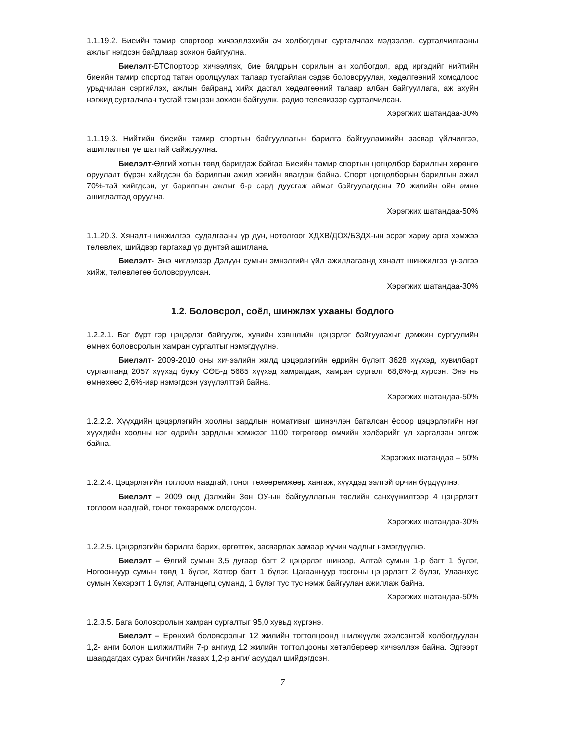1.1.19.2. Биеийн тамир спортоор хичээллэхийн ач холбогдлыг сурталчлах мэдээлэл, сурталчилгааны ажлыг нэгдсэн байдлаар зохион байгуулна.
Биелэлт-БТСпортоор хичээллэх, бие бялдрын сорилын ач холбогдол, ард иргэдийг нийтийн биеийн тамир спортод татан оролцуулах талаар тусгайлан сэдэв боловсруулан, хөдөлгөөний хомсдлоос урьдчилан сэргийлэх, ажлын байранд хийх дасгал хөдөлгөөний талаар албан байгууллага, аж ахуйн нэгжид сурталчлан тусгай тэмцээн зохион байгуулж, радио телевизээр сурталчилсан.
Хэрэгжих шатандаа-30%
1.1.19.3. Нийтийн биеийн тамир спортын байгууллагын барилга байгууламжийн засвар үйлчилгээ, ашиглалтыг үе шаттай сайжруулна.
Биелэлт-Өлгий хотын төвд баригдаж байгаа Биеийн тамир спортын цогцолбор барилгын хөрөнгө оруулалт бүрэн хийгдсэн ба барилгын ажил хэвийн явагдаж байна. Спорт цогцолборын барилгын ажил 70%-тай хийгдсэн, уг барилгын ажлыг 6-р сард дуусгаж аймаг байгуулагдсны 70 жилийн ойн өмнө ашиглалтад оруулна.
Хэрэгжих шатандаа-50%
1.1.20.3. Хяналт-шинжилгээ, судалгааны үр дүн, нотолгоог ХДХВ/ДОХ/БЗДХ-ын эсрэг хариу арга хэмжээ төлөвлөх, шийдвэр гаргахад үр дүнтэй ашиглана.
Биелэлт- Энэ чиглэлээр Дэлүүн сумын эмнэлгийн үйл ажиллагаанд хяналт шинжилгээ үнэлгээ хийж, төлөвлөгөө боловсруулсан.
Хэрэгжих шатандаа-30%
1.2. Боловсрол, соёл, шинжлэх ухааны бодлого
1.2.2.1. Баг бүрт гэр цэцэрлэг байгуулж, хувийн хэвшлийн цэцэрлэг байгуулахыг дэмжин сургуулийн өмнөх боловсролын хамран сургалтыг нэмэгдүүлнэ.
Биелэлт- 2009-2010 оны хичээлийн жилд цэцэрлэгийн өдрийн бүлэгт 3628 хүүхэд, хувилбарт сургалтанд 2057 хүүхэд буюу СӨБ-д 5685 хүүхэд хамрагдаж, хамран сургалт 68,8%-д хүрсэн. Энэ нь өмнөхөөс 2,6%-иар нэмэгдсэн үзүүлэлттэй байна.
Хэрэгжих шатандаа-50%
1.2.2.2. Хүүхдийн цэцэрлэгийн хоолны зардлын номативыг шинэчлэн баталсан ёсоор цэцэрлэгийн нэг хүүхдийн хоолны нэг өдрийн зардлын хэмжээг 1100 төгрөгөөр өмчийн хэлбэрийг үл харгалзан олгож байна.
Хэрэгжих шатандаа – 50%
1.2.2.4. Цэцэрлэгийн тоглоом наадгай, тоног төхөөрөмжөөр хангаж, хүүхдэд ээлтэй орчин бүрдүүлнэ.
Биелэлт – 2009 онд Дэлхийн Зөн ОУ-ын байгууллагын төслийн санхүүжилтээр 4 цэцэрлэгт тоглоом наадгай, тоног төхөөрөмж ологодсон.
Хэрэгжих шатандаа-30%
1.2.2.5. Цэцэрлэгийн барилга барих, өргөтгөх, засварлах замаар хүчин чадлыг нэмэгдүүлнэ.
Биелэлт – Өлгий сумын 3,5 дугаар багт 2 цэцэрлэг шинээр, Алтай сумын 1-р багт 1 бүлэг, Ногооннуур сумын төвд 1 бүлэг, Хотгор багт 1 бүлэг, Цагааннуур тосгоны цэцэрлэгт 2 бүлэг, Улаанхус сумын Хөхэрэгт 1 бүлэг, Алтанцөгц суманд, 1 бүлэг тус тус нэмж байгуулан ажиллаж байна.
Хэрэгжих шатандаа-50%
1.2.3.5. Бага боловсролын хамран сургалтыг 95,0 хувьд хүргэнэ.
Биелэлт – Ерөнхий боловсролыг 12 жилийн тогтолцоонд шилжүүлж эхэлсэнтэй холбогдуулан 1,2- анги болон шилжилтийн 7-р ангиуд 12 жилийн тогтолцооны хөтөлбөрөөр хичээллэж байна. Эдгээрт шаардагдах сурах бичгийн /казах 1,2-р анги/ асуудал шийдэгдсэн.
7